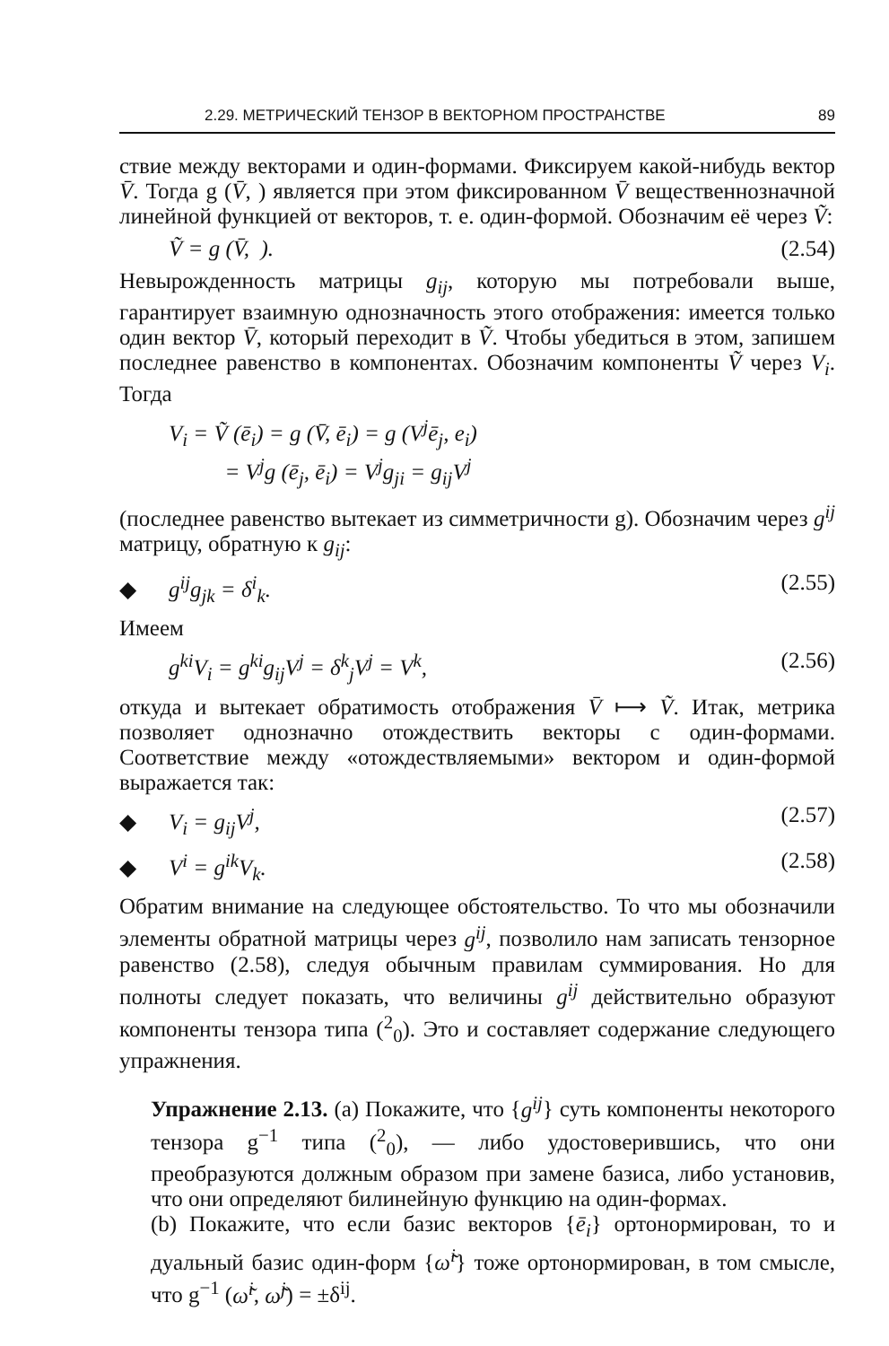2.29. МЕТРИЧЕСКИЙ ТЕНЗОР В ВЕКТОРНОМ ПРОСТРАНСТВЕ 89
ствие между векторами и один-формами. Фиксируем какой-нибудь вектор V̄. Тогда g (V̄, ) является при этом фиксированном V̄ вещественнозначной линейной функцией от векторов, т. е. один-формой. Обозначим её через Ṽ:
Ṽ = g (V̄, ). (2.54)
Невырожденность матрицы g<sub>ij</sub>, которую мы потребовали выше, гарантирует взаимную однозначность этого отображения: имеется только один вектор V̄, который переходит в Ṽ. Чтобы убедиться в этом, запишем последнее равенство в компонентах. Обозначим компоненты Ṽ через V<sub>i</sub>. Тогда
V<sub>i</sub> = Ṽ (ē<sub>i</sub>) = g (V̄, ē<sub>i</sub>) = g (V<sup>j</sup>ē<sub>j</sub>, e<sub>i</sub>)
= V<sup>j</sup>g (ē<sub>j</sub>, ē<sub>i</sub>) = V<sup>j</sup>g<sub>ji</sub> = g<sub>ij</sub>V<sup>j</sup>
(последнее равенство вытекает из симметричности g). Обозначим через g<sup>ij</sup> матрицу, обратную к g<sub>ij</sub>:
◆ g<sup>ij</sup>g<sub>jk</sub> = δ<sup>i</sup><sub>k</sub>. (2.55)
Имеем
g<sup>ki</sup>V<sub>i</sub> = g<sup>ki</sup>g<sub>ij</sub>V<sup>j</sup> = δ<sup>k</sup><sub>j</sub>V<sup>j</sup> = V<sup>k</sup>, (2.56)
откуда и вытекает обратимость отображения V̄ ⟼ Ṽ. Итак, метрика позволяет однозначно отождествить векторы с один-формами. Соответствие между «отождествляемыми» вектором и один-формой выражается так:
◆ V<sub>i</sub> = g<sub>ij</sub>V<sup>j</sup>, (2.57)
◆ V<sup>i</sup> = g<sup>ik</sup>V<sub>k</sub>. (2.58)
Обратим внимание на следующее обстоятельство. То что мы обозначили элементы обратной матрицы через g<sup>ij</sup>, позволило нам записать тензорное равенство (2.58), следуя обычным правилам суммирования. Но для полноты следует показать, что величины g<sup>ij</sup> действительно образуют компоненты тензора типа (<sup>2</sup><sub>0</sub>). Это и составляет содержание следующего упражнения.
Упражнение 2.13. (a) Покажите, что {g<sup>ij</sup>} суть компоненты некоторого тензора g<sup>−1</sup> типа (<sup>2</sup><sub>0</sub>), — либо удостоверившись, что они преобразуются должным образом при замене базиса, либо установив, что они определяют билинейную функцию на один-формах.
(b) Покажите, что если базис векторов {ē<sub>i</sub>} ортонормирован, то и дуальный базис один-форм {ω̃<sup>i</sup>} тоже ортонормирован, в том смысле, что g<sup>−1</sup> (ω̃<sup>i</sup>, ω̃<sup>j</sup>) = ±δ<sup>ij</sup>.